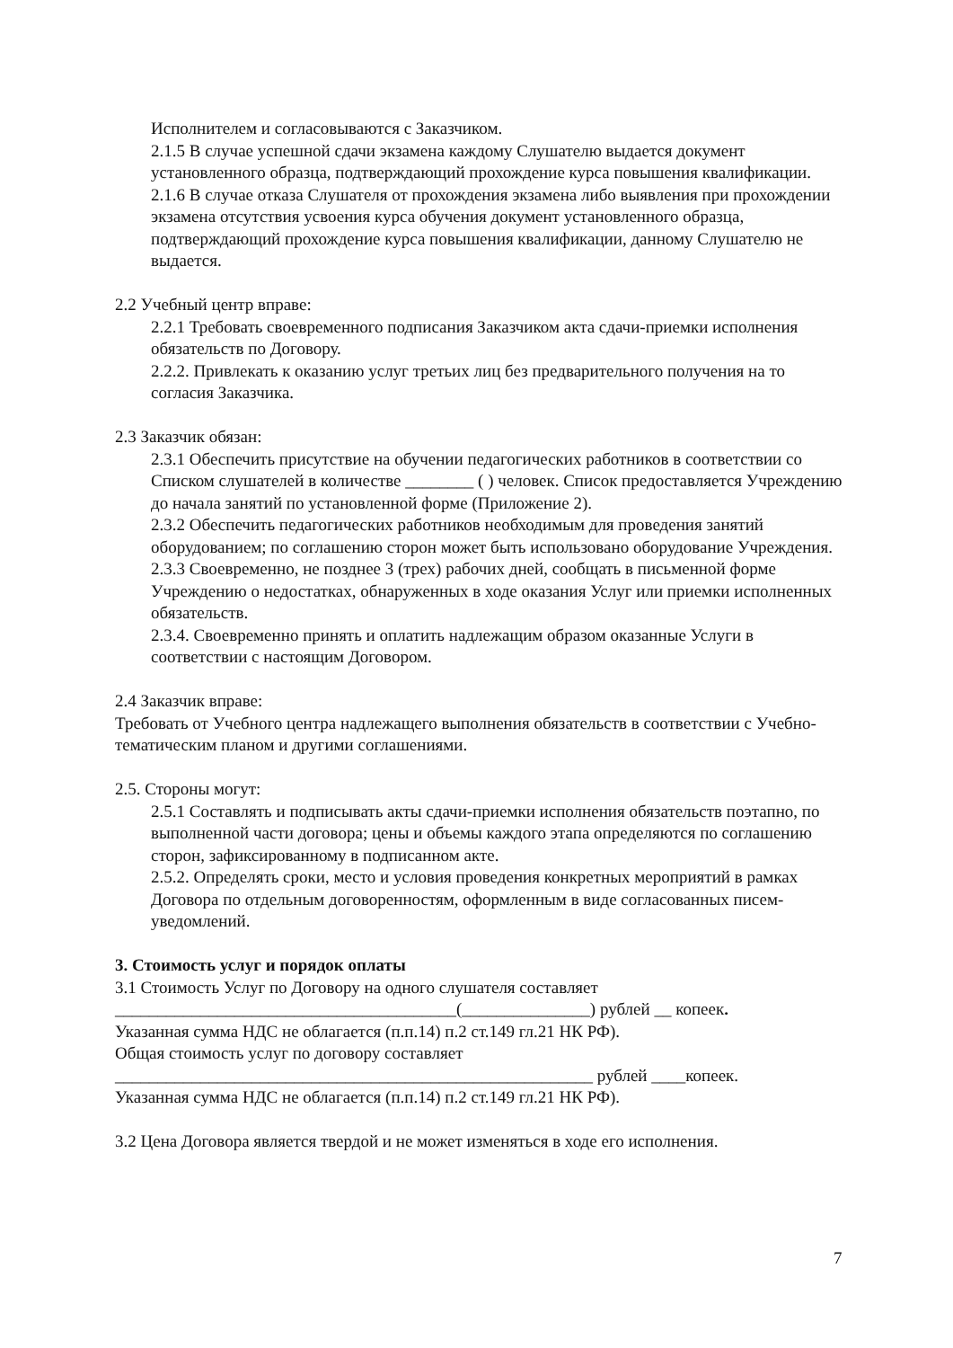Исполнителем и согласовываются с Заказчиком.
2.1.5 В случае успешной сдачи экзамена каждому Слушателю выдается документ установленного образца, подтверждающий прохождение курса повышения квалификации.
2.1.6 В случае отказа Слушателя от прохождения экзамена либо выявления при прохождении экзамена отсутствия усвоения курса обучения документ установленного образца, подтверждающий прохождение курса повышения квалификации, данному Слушателю не выдается.
2.2 Учебный центр вправе:
2.2.1 Требовать своевременного подписания Заказчиком акта сдачи-приемки исполнения обязательств по Договору.
2.2.2. Привлекать к оказанию услуг третьих лиц без предварительного получения на то согласия Заказчика.
2.3 Заказчик обязан:
2.3.1 Обеспечить присутствие на обучении педагогических работников в соответствии со Списком слушателей в количестве ________ ( ) человек. Список предоставляется Учреждению до начала занятий по установленной форме (Приложение 2).
2.3.2 Обеспечить педагогических работников необходимым для проведения занятий оборудованием; по соглашению сторон может быть использовано оборудование Учреждения.
2.3.3 Своевременно, не позднее 3 (трех) рабочих дней, сообщать в письменной форме Учреждению о недостатках, обнаруженных в ходе оказания Услуг или приемки исполненных обязательств.
2.3.4. Своевременно принять и оплатить надлежащим образом оказанные Услуги в соответствии с настоящим Договором.
2.4 Заказчик вправе:
Требовать от Учебного центра надлежащего выполнения обязательств в соответствии с Учебно-тематическим планом и другими соглашениями.
2.5. Стороны могут:
2.5.1 Составлять и подписывать акты сдачи-приемки исполнения обязательств поэтапно, по выполненной части договора; цены и объемы каждого этапа определяются по соглашению сторон, зафиксированному в подписанном акте.
2.5.2. Определять сроки, место и условия проведения конкретных мероприятий в рамках Договора по отдельным договоренностям, оформленным в виде согласованных писем-уведомлений.
3. Стоимость услуг и порядок оплаты
3.1 Стоимость Услуг по Договору на одного слушателя составляет ________________________________________(_______________) рублей __ копеек.
Указанная сумма НДС не облагается (п.п.14) п.2 ст.149 гл.21 НК РФ).
Общая стоимость услуг по договору составляет ________________________________________________________ рублей ____копеек.
Указанная сумма НДС не облагается (п.п.14) п.2 ст.149 гл.21 НК РФ).
3.2 Цена Договора является твердой и не может изменяться в ходе его исполнения.
7